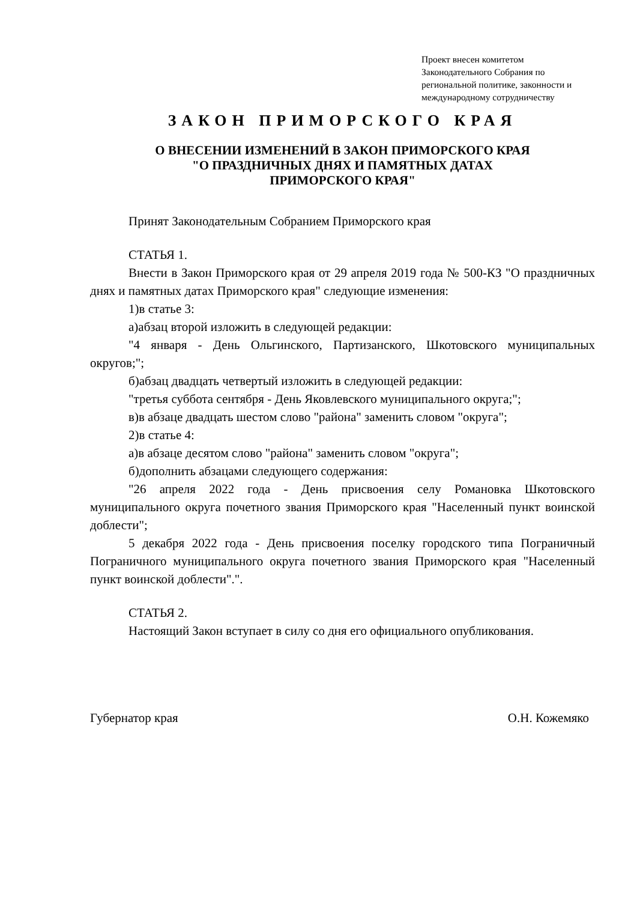Проект внесен комитетом Законодательного Собрания по региональной политике, законности и международному сотрудничеству
ЗАКОН ПРИМОРСКОГО КРАЯ
О ВНЕСЕНИИ ИЗМЕНЕНИЙ В ЗАКОН ПРИМОРСКОГО КРАЯ
"О ПРАЗДНИЧНЫХ ДНЯХ И ПАМЯТНЫХ ДАТАХ
ПРИМОРСКОГО КРАЯ"
Принят Законодательным Собранием Приморского края
СТАТЬЯ 1.
Внести в Закон Приморского края от 29 апреля 2019 года № 500-КЗ "О праздничных днях и памятных датах Приморского края" следующие изменения:
1)в статье 3:
а)абзац второй изложить в следующей редакции:
"4 января - День Ольгинского, Партизанского, Шкотовского муниципальных округов;";
б)абзац двадцать четвертый изложить в следующей редакции:
"третья суббота сентября - День Яковлевского муниципального округа;";
в)в абзаце двадцать шестом слово "района" заменить словом "округа";
2)в статье 4:
а)в абзаце десятом слово "района" заменить словом "округа";
б)дополнить абзацами следующего содержания:
"26 апреля 2022 года - День присвоения селу Романовка Шкотовского муниципального округа почетного звания Приморского края "Населенный пункт воинской доблести";
5 декабря 2022 года - День присвоения поселку городского типа Пограничный Пограничного муниципального округа почетного звания Приморского края "Населенный пункт воинской доблести".".
СТАТЬЯ 2.
Настоящий Закон вступает в силу со дня его официального опубликования.
Губернатор края О.Н. Кожемяко